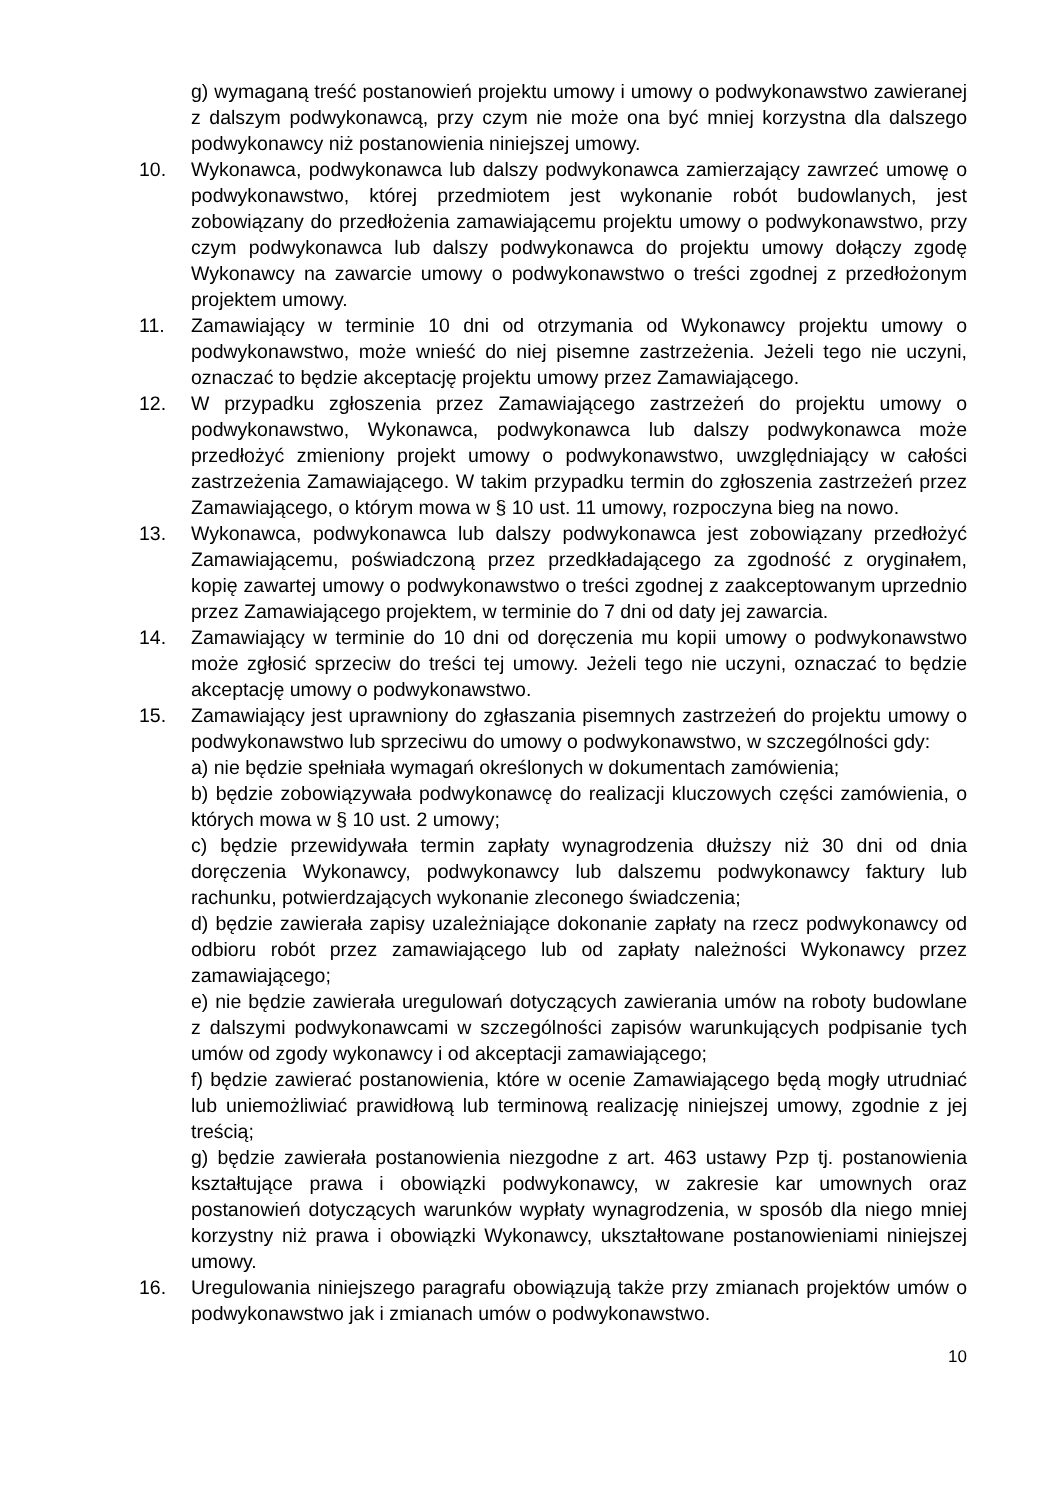g) wymaganą treść postanowień projektu umowy i umowy o podwykonawstwo zawieranej z dalszym podwykonawcą, przy czym nie może ona być mniej korzystna dla dalszego podwykonawcy niż postanowienia niniejszej umowy.
10. Wykonawca, podwykonawca lub dalszy podwykonawca zamierzający zawrzeć umowę o podwykonawstwo, której przedmiotem jest wykonanie robót budowlanych, jest zobowiązany do przedłożenia zamawiającemu projektu umowy o podwykonawstwo, przy czym podwykonawca lub dalszy podwykonawca do projektu umowy dołączy zgodę Wykonawcy na zawarcie umowy o podwykonawstwo o treści zgodnej z przedłożonym projektem umowy.
11. Zamawiający w terminie 10 dni od otrzymania od Wykonawcy projektu umowy o podwykonawstwo, może wnieść do niej pisemne zastrzeżenia. Jeżeli tego nie uczyni, oznaczać to będzie akceptację projektu umowy przez Zamawiającego.
12. W przypadku zgłoszenia przez Zamawiającego zastrzeżeń do projektu umowy o podwykonawstwo, Wykonawca, podwykonawca lub dalszy podwykonawca może przedłożyć zmieniony projekt umowy o podwykonawstwo, uwzględniający w całości zastrzeżenia Zamawiającego. W takim przypadku termin do zgłoszenia zastrzeżeń przez Zamawiającego, o którym mowa w § 10 ust. 11 umowy, rozpoczyna bieg na nowo.
13. Wykonawca, podwykonawca lub dalszy podwykonawca jest zobowiązany przedłożyć Zamawiającemu, poświadczoną przez przedkładającego za zgodność z oryginałem, kopię zawartej umowy o podwykonawstwo o treści zgodnej z zaakceptowanym uprzednio przez Zamawiającego projektem, w terminie do 7 dni od daty jej zawarcia.
14. Zamawiający w terminie do 10 dni od doręczenia mu kopii umowy o podwykonawstwo może zgłosić sprzeciw do treści tej umowy. Jeżeli tego nie uczyni, oznaczać to będzie akceptację umowy o podwykonawstwo.
15. Zamawiający jest uprawniony do zgłaszania pisemnych zastrzeżeń do projektu umowy o podwykonawstwo lub sprzeciwu do umowy o podwykonawstwo, w szczególności gdy:
a) nie będzie spełniała wymagań określonych w dokumentach zamówienia;
b) będzie zobowiązywała podwykonawcę do realizacji kluczowych części zamówienia, o których mowa w § 10 ust. 2 umowy;
c) będzie przewidywała termin zapłaty wynagrodzenia dłuższy niż 30 dni od dnia doręczenia Wykonawcy, podwykonawcy lub dalszemu podwykonawcy faktury lub rachunku, potwierdzających wykonanie zleconego świadczenia;
d) będzie zawierała zapisy uzależniające dokonanie zapłaty na rzecz podwykonawcy od odbioru robót przez zamawiającego lub od zapłaty należności Wykonawcy przez zamawiającego;
e) nie będzie zawierała uregulowań dotyczących zawierania umów na roboty budowlane z dalszymi podwykonawcami w szczególności zapisów warunkujących podpisanie tych umów od zgody wykonawcy i od akceptacji zamawiającego;
f) będzie zawierać postanowienia, które w ocenie Zamawiającego będą mogły utrudniać lub uniemożliwiać prawidłową lub terminową realizację niniejszej umowy, zgodnie z jej treścią;
g) będzie zawierała postanowienia niezgodne z art. 463 ustawy Pzp tj. postanowienia kształtujące prawa i obowiązki podwykonawcy, w zakresie kar umownych oraz postanowień dotyczących warunków wypłaty wynagrodzenia, w sposób dla niego mniej korzystny niż prawa i obowiązki Wykonawcy, ukształtowane postanowieniami niniejszej umowy.
16. Uregulowania niniejszego paragrafu obowiązują także przy zmianach projektów umów o podwykonawstwo jak i zmianach umów o podwykonawstwo.
10